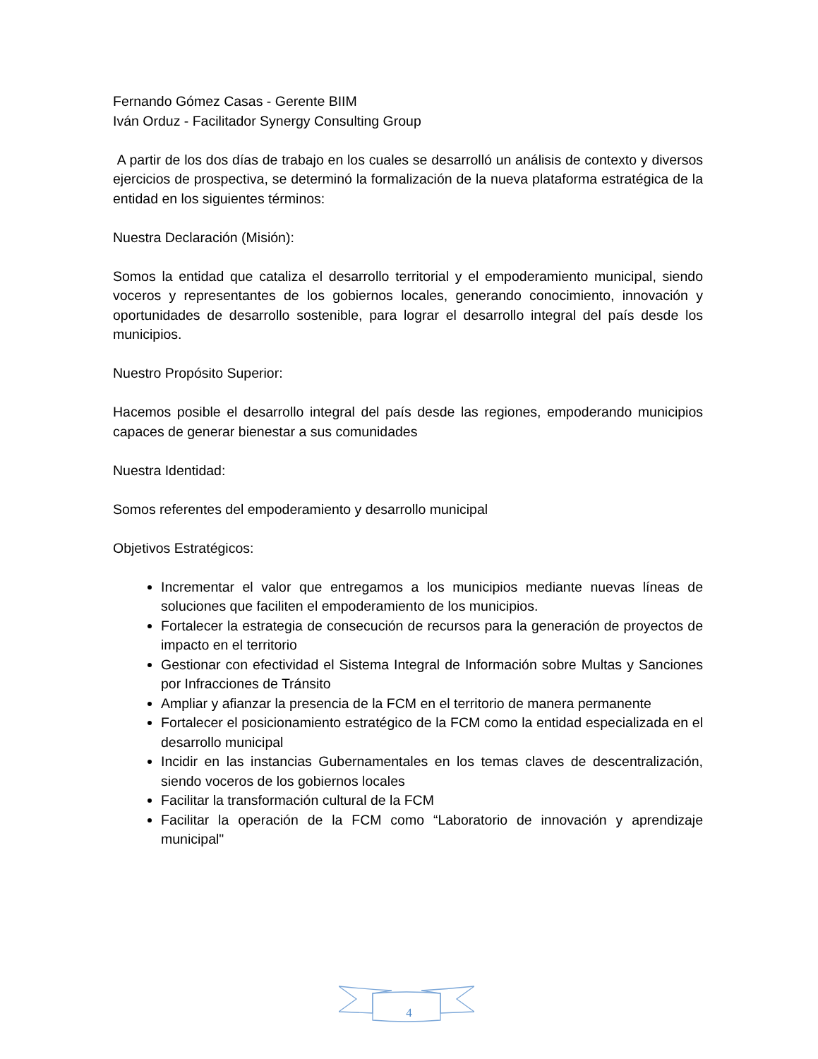Fernando Gómez Casas - Gerente BIIM
Iván Orduz - Facilitador Synergy Consulting Group
A partir de los dos días de trabajo en los cuales se desarrolló un análisis de contexto y diversos ejercicios de prospectiva, se determinó la formalización de la nueva plataforma estratégica de la entidad en los siguientes términos:
Nuestra Declaración (Misión):
Somos la entidad que cataliza el desarrollo territorial y el empoderamiento municipal, siendo voceros y representantes de los gobiernos locales, generando conocimiento, innovación y oportunidades de desarrollo sostenible, para lograr el desarrollo integral del país desde los municipios.
Nuestro Propósito Superior:
Hacemos posible el desarrollo integral del país desde las regiones, empoderando municipios capaces de generar bienestar a sus comunidades
Nuestra Identidad:
Somos referentes del empoderamiento y desarrollo municipal
Objetivos Estratégicos:
Incrementar el valor que entregamos a los municipios mediante nuevas líneas de soluciones que faciliten el empoderamiento de los municipios.
Fortalecer la estrategia de consecución de recursos para la generación de proyectos de impacto en el territorio
Gestionar con efectividad el Sistema Integral de Información sobre Multas y Sanciones por Infracciones de Tránsito
Ampliar y afianzar la presencia de la FCM en el territorio de manera permanente
Fortalecer el posicionamiento estratégico de la FCM como la entidad especializada en el desarrollo municipal
Incidir en las instancias Gubernamentales en los temas claves de descentralización, siendo voceros de los gobiernos locales
Facilitar la transformación cultural de la FCM
Facilitar la operación de la FCM como “Laboratorio de innovación y aprendizaje municipal"
4